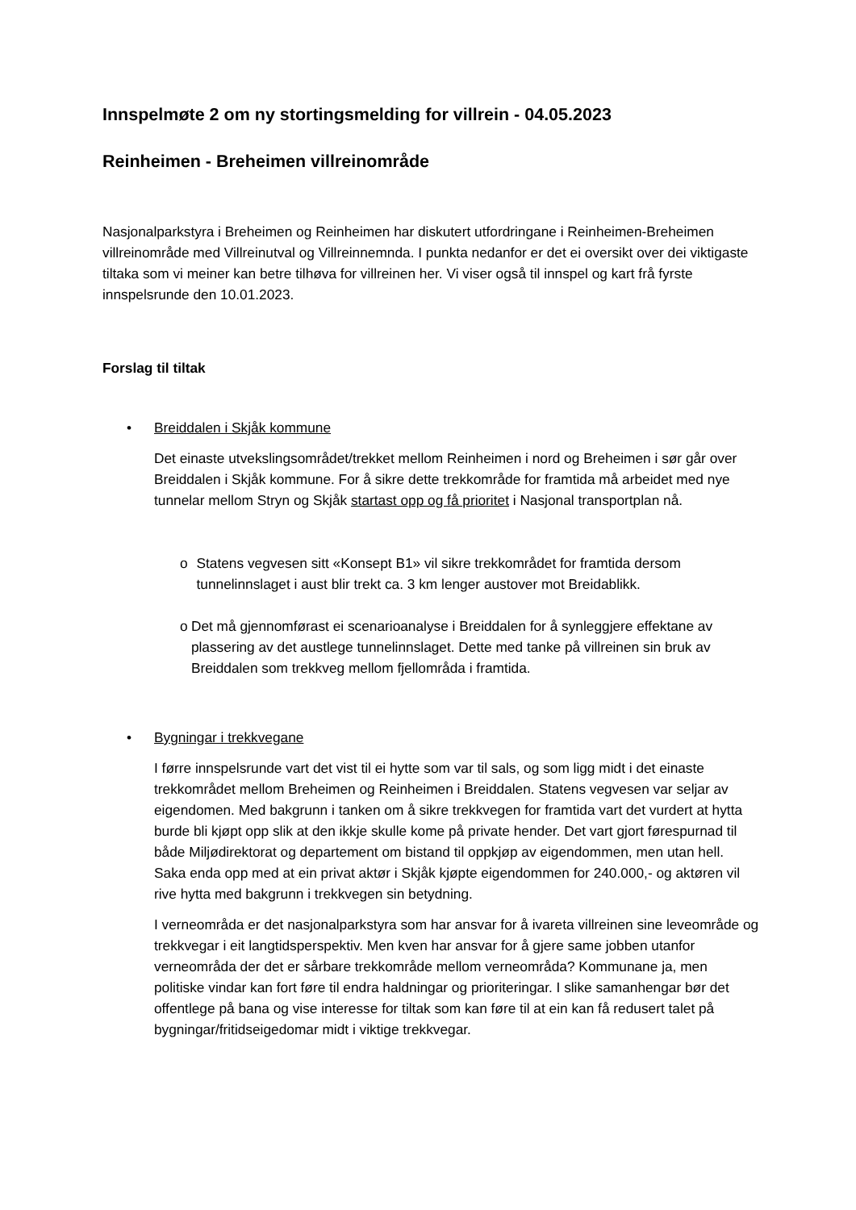Innspelmøte 2 om ny stortingsmelding for villrein - 04.05.2023
Reinheimen - Breheimen villreinområde
Nasjonalparkstyra i Breheimen og Reinheimen har diskutert utfordringane i Reinheimen-Breheimen villreinområde med Villreinutval og Villreinnemnda. I punkta nedanfor er det ei oversikt over dei viktigaste tiltaka som vi meiner kan betre tilhøva for villreinen her. Vi viser også til innspel og kart frå fyrste innspelsrunde den 10.01.2023.
Forslag til tiltak
• Breiddalen i Skjåk kommune
Det einaste utvekslingsområdet/trekket mellom Reinheimen i nord og Breheimen i sør går over Breiddalen i Skjåk kommune. For å sikre dette trekkområde for framtida må arbeidet med nye tunnelar mellom Stryn og Skjåk startast opp og få prioritet i Nasjonal transportplan nå.
o Statens vegvesen sitt «Konsept B1» vil sikre trekkområdet for framtida dersom tunnelinnslaget i aust blir trekt ca. 3 km lenger austover mot Breidablikk.
o Det må gjennomførast ei scenarioanalyse i Breiddalen for å synleggjere effektane av plassering av det austlege tunnelinnslaget. Dette med tanke på villreinen sin bruk av Breiddalen som trekkveg mellom fjellområda i framtida.
• Bygningar i trekkvegane
I førre innspelsrunde vart det vist til ei hytte som var til sals, og som ligg midt i det einaste trekkområdet mellom Breheimen og Reinheimen i Breiddalen. Statens vegvesen var seljar av eigendomen. Med bakgrunn i tanken om å sikre trekkvegen for framtida vart det vurdert at hytta burde bli kjøpt opp slik at den ikkje skulle kome på private hender. Det vart gjort førespurnad til både Miljødirektorat og departement om bistand til oppkjøp av eigendommen, men utan hell. Saka enda opp med at ein privat aktør i Skjåk kjøpte eigendommen for 240.000,- og aktøren vil rive hytta med bakgrunn i trekkvegen sin betydning.
I verneområda er det nasjonalparkstyra som har ansvar for å ivareta villreinen sine leveområde og trekkvegar i eit langtidsperspektiv. Men kven har ansvar for å gjere same jobben utanfor verneområda der det er sårbare trekkområde mellom verneområda? Kommunane ja, men politiske vindar kan fort føre til endra haldningar og prioriteringar. I slike samanhengar bør det offentlege på bana og vise interesse for tiltak som kan føre til at ein kan få redusert talet på bygningar/fritidseigedomar midt i viktige trekkvegar.